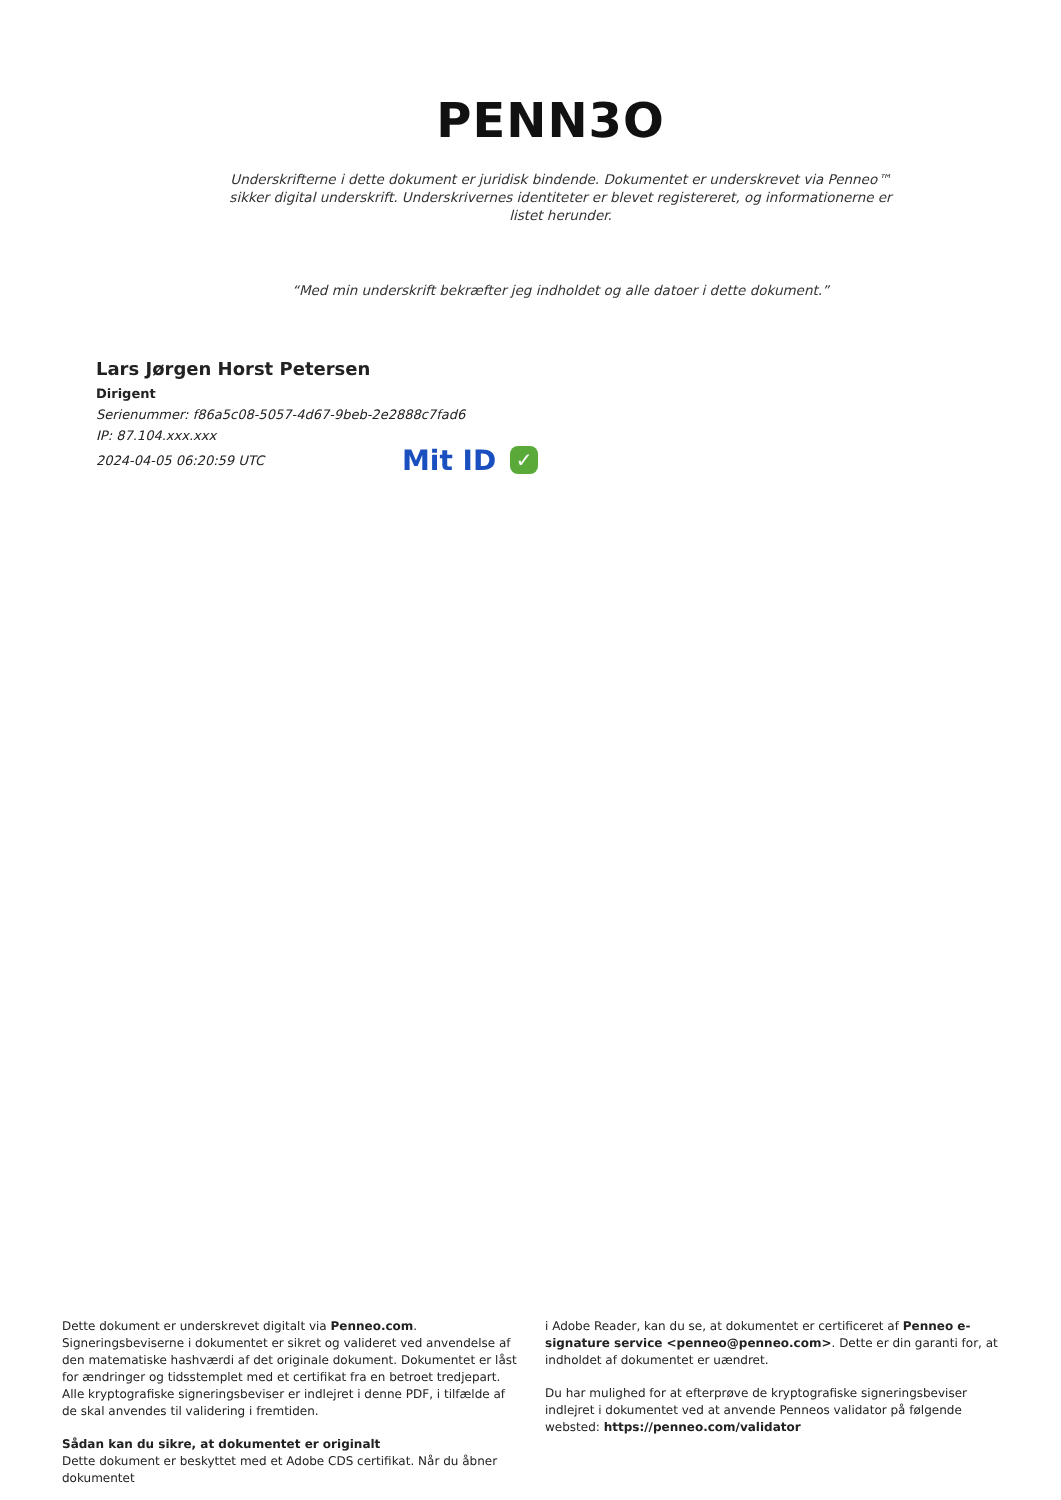PENN3O
Underskrifterne i dette dokument er juridisk bindende. Dokumentet er underskrevet via Penneo™ sikker digital underskrift. Underskrivernes identiteter er blevet registereret, og informationerne er listet herunder.
“Med min underskrift bekræfter jeg indholdet og alle datoer i dette dokument.”
Lars Jørgen Horst Petersen
Dirigent
Serienummer: f86a5c08-5057-4d67-9beb-2e2888c7fad6
IP: 87.104.xxx.xxx
2024-04-05 06:20:59 UTC Mit ID ✓
Dette dokument er underskrevet digitalt via Penneo.com. Signeringsbeviserne i dokumentet er sikret og valideret ved anvendelse af den matematiske hashværdi af det originale dokument. Dokumentet er låst for ændringer og tidsstemplet med et certifikat fra en betroet tredjepart. Alle kryptografiske signeringsbeviser er indlejret i denne PDF, i tilfælde af de skal anvendes til validering i fremtiden.
Sådan kan du sikre, at dokumentet er originalt
Dette dokument er beskyttet med et Adobe CDS certifikat. Når du åbner dokumentet
i Adobe Reader, kan du se, at dokumentet er certificeret af Penneo e-signature service <penneo@penneo.com>. Dette er din garanti for, at indholdet af dokumentet er uændret.
Du har mulighed for at efterprøve de kryptografiske signeringsbeviser indlejret i dokumentet ved at anvende Penneos validator på følgende websted: https://penneo.com/validator